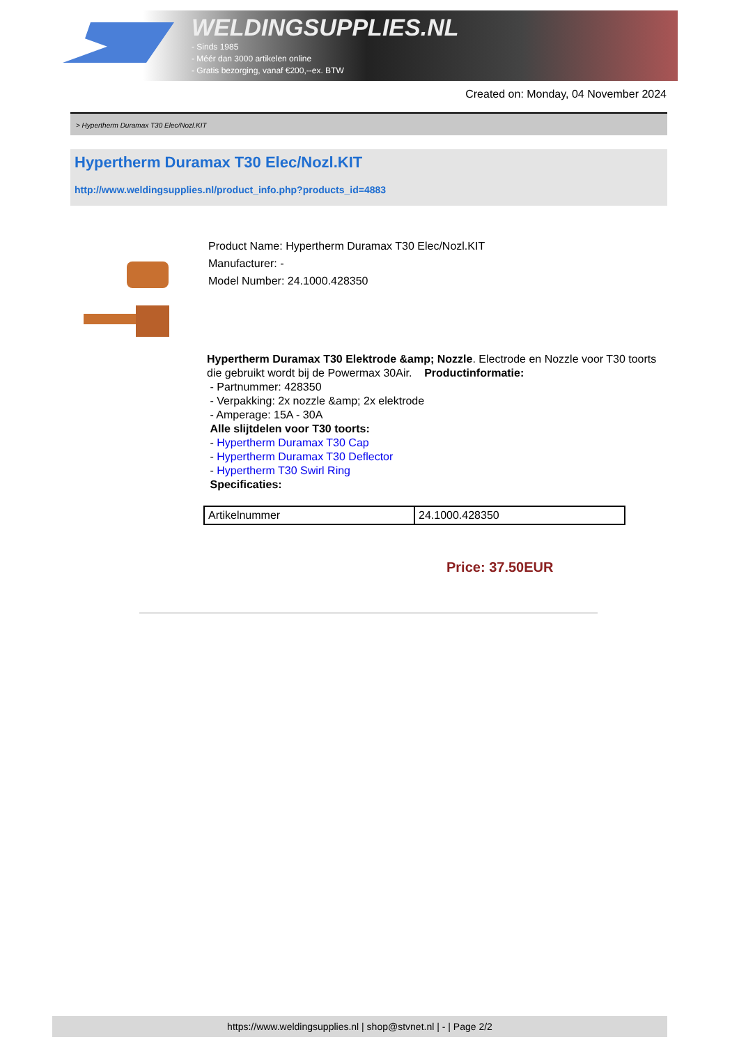WELDINGSUPPLIES.NL
- Sinds 1985
- Méér dan 3000 artikelen online
- Gratis bezorging, vanaf €200,--ex. BTW
Created on: Monday, 04 November 2024
> Hypertherm Duramax T30 Elec/Nozl.KIT
Hypertherm Duramax T30 Elec/Nozl.KIT
http://www.weldingsupplies.nl/product_info.php?products_id=4883
Product Name: Hypertherm Duramax T30 Elec/Nozl.KIT
Manufacturer: -
Model Number: 24.1000.428350
Hypertherm Duramax T30 Elektrode &amp; Nozzle. Electrode en Nozzle voor T30 toorts die gebruikt wordt bij de Powermax 30Air. Productinformatie:
- Partnummer: 428350
- Verpakking: 2x nozzle &amp; 2x elektrode
- Amperage: 15A - 30A
Alle slijtdelen voor T30 toorts:
- Hypertherm Duramax T30 Cap
- Hypertherm Duramax T30 Deflector
- Hypertherm T30 Swirl Ring
Specificaties:
| Artikelnummer | 24.1000.428350 |
Price: 37.50EUR
https://www.weldingsupplies.nl | shop@stvnet.nl | - | Page 2/2